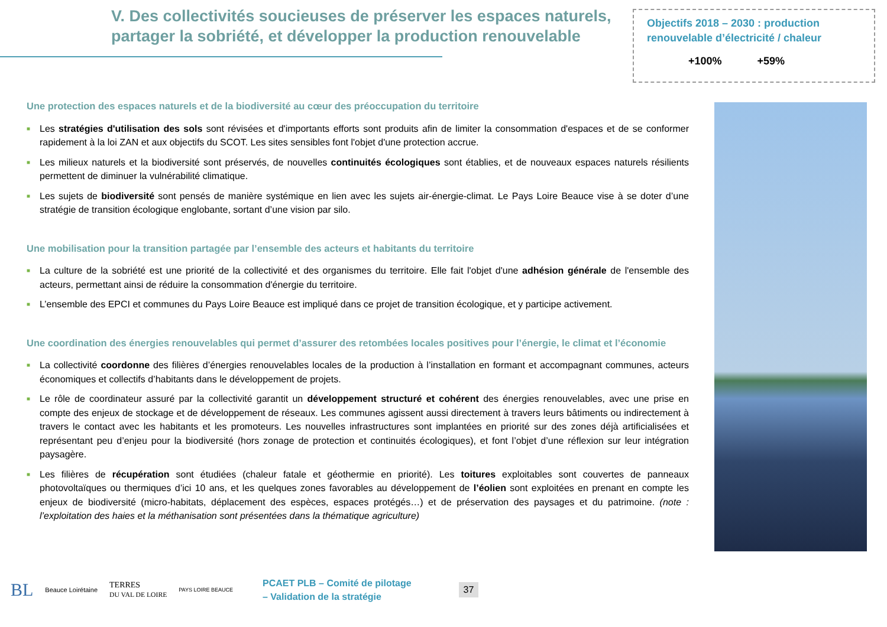V. Des collectivités soucieuses de préserver les espaces naturels,
partager la sobriété, et développer la production renouvelable
Objectifs 2018 – 2030 : production renouvelable d’électricité / chaleur
+100% +59%
Une protection des espaces naturels et de la biodiversité au cœur des préoccupation du territoire
■ Les stratégies d'utilisation des sols sont révisées et d'importants efforts sont produits afin de limiter la consommation d'espaces et de se conformer rapidement à la loi ZAN et aux objectifs du SCOT. Les sites sensibles font l'objet d'une protection accrue.
■ Les milieux naturels et la biodiversité sont préservés, de nouvelles continuités écologiques sont établies, et de nouveaux espaces naturels résilients permettent de diminuer la vulnérabilité climatique.
■ Les sujets de biodiversité sont pensés de manière systémique en lien avec les sujets air-énergie-climat. Le Pays Loire Beauce vise à se doter d’une stratégie de transition écologique englobante, sortant d’une vision par silo.
Une mobilisation pour la transition partagée par l’ensemble des acteurs et habitants du territoire
■ La culture de la sobriété est une priorité de la collectivité et des organismes du territoire. Elle fait l'objet d'une adhésion générale de l'ensemble des acteurs, permettant ainsi de réduire la consommation d'énergie du territoire.
■ L’ensemble des EPCI et communes du Pays Loire Beauce est impliqué dans ce projet de transition écologique, et y participe activement.
Une coordination des énergies renouvelables qui permet d’assurer des retombées locales positives pour l’énergie, le climat et l’économie
■ La collectivité coordonne des filières d’énergies renouvelables locales de la production à l’installation en formant et accompagnant communes, acteurs économiques et collectifs d’habitants dans le développement de projets.
■ Le rôle de coordinateur assuré par la collectivité garantit un développement structuré et cohérent des énergies renouvelables, avec une prise en compte des enjeux de stockage et de développement de réseaux. Les communes agissent aussi directement à travers leurs bâtiments ou indirectement à travers le contact avec les habitants et les promoteurs. Les nouvelles infrastructures sont implantées en priorité sur des zones déjà artificialisées et représentant peu d’enjeu pour la biodiversité (hors zonage de protection et continuités écologiques), et font l’objet d’une réflexion sur leur intégration paysagère.
■ Les filières de récupération sont étudiées (chaleur fatale et géothermie en priorité). Les toitures exploitables sont couvertes de panneaux photovoltaïques ou thermiques d’ici 10 ans, et les quelques zones favorables au développement de l’éolien sont exploitées en prenant en compte les enjeux de biodiversité (micro-habitats, déplacement des espèces, espaces protégés…) et de préservation des paysages et du patrimoine. (note : l’exploitation des haies et la méthanisation sont présentées dans la thématique agriculture)
BL Beauce Loirétaine TERRES
DU VAL DE LOIRE PAYS LOIRE BEAUCE
PCAET PLB – Comité de pilotage
– Validation de la stratégie
37